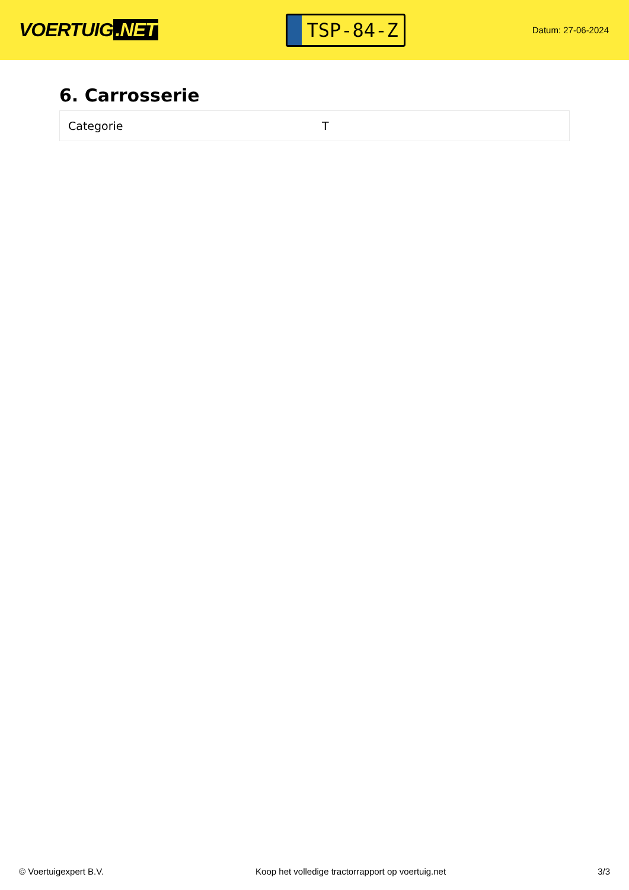VOERTUIG.NET
TSP-84-Z
Datum: 27-06-2024
6. Carrosserie
| Categorie | T |
© Voertuigexpert B.V. Koop het volledige tractorrapport op voertuig.net 3/3